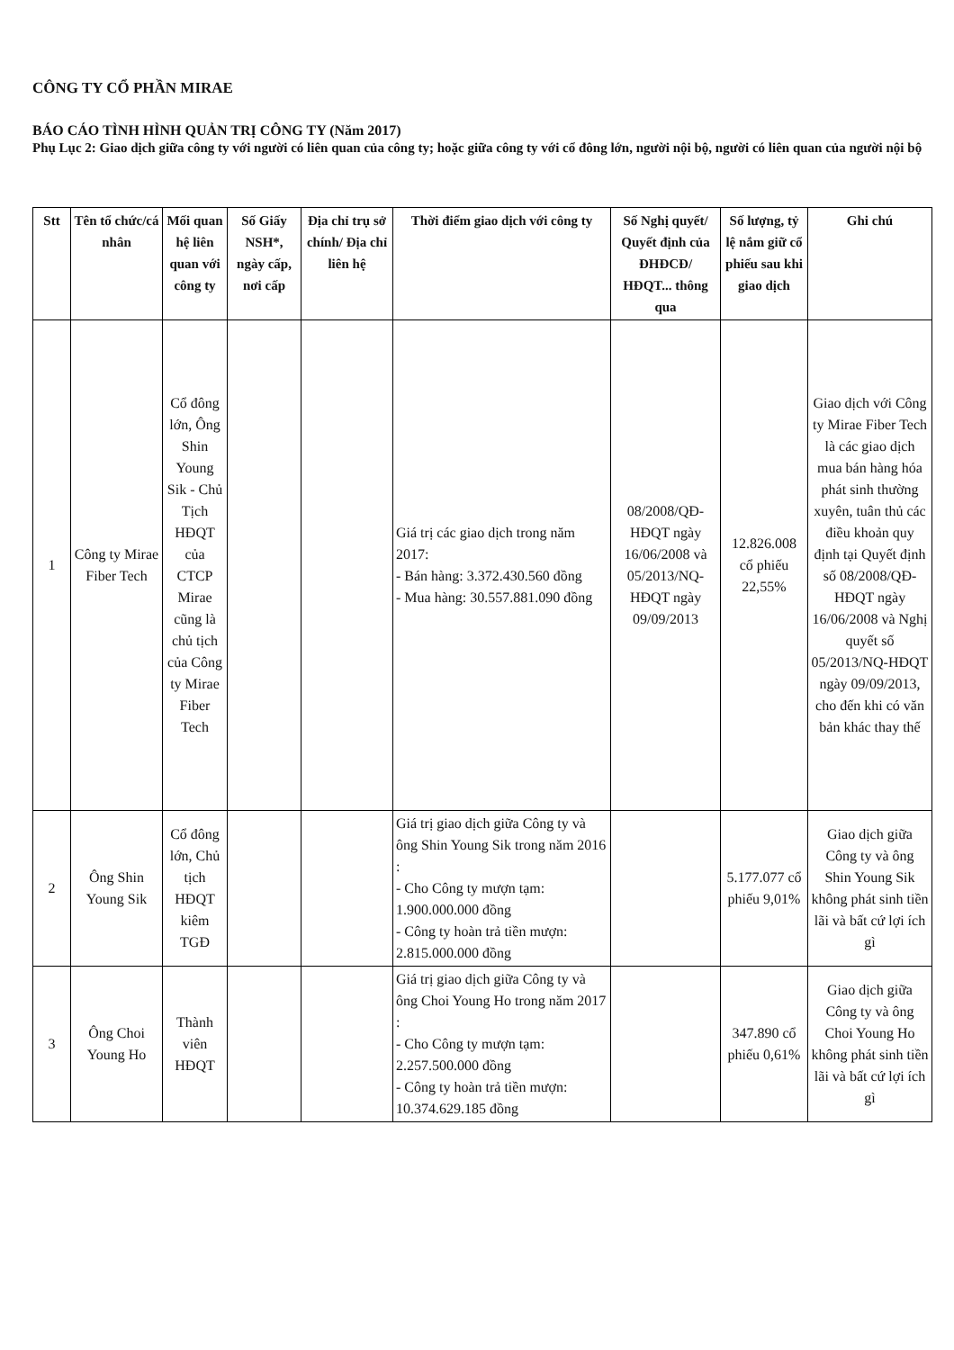CÔNG TY CỔ PHẦN MIRAE
BÁO CÁO TÌNH HÌNH QUẢN TRỊ CÔNG TY (Năm 2017)
Phụ Lục 2: Giao dịch giữa công ty với người có liên quan của công ty; hoặc giữa công ty với cổ đông lớn, người nội bộ, người có liên quan của người nội bộ
| Stt | Tên tổ chức/cá nhân | Mối quan hệ liên quan với công ty | Số Giấy NSH*, ngày cấp, nơi cấp | Địa chỉ trụ sở chính/ Địa chỉ liên hệ | Thời điểm giao dịch với công ty | Số Nghị quyết/ Quyết định của ĐHĐCĐ/ HĐQT... thông qua | Số lượng, tỷ lệ nắm giữ cổ phiếu sau khi giao dịch | Ghi chú |
| --- | --- | --- | --- | --- | --- | --- | --- | --- |
| 1 | Công ty Mirae Fiber Tech | Cổ đông lớn, Ông Shin Young Sik - Chủ Tịch HĐQT của CTCP Mirae cũng là chủ tịch của Công ty Mirae Fiber Tech | | | Giá trị các giao dịch trong năm 2017: - Bán hàng: 3.372.430.560 đồng - Mua hàng: 30.557.881.090 đồng | 08/2008/QĐ-HĐQT ngày 16/06/2008 và 05/2013/NQ-HĐQT ngày 09/09/2013 | 12.826.008 cổ phiếu 22,55% | Giao dịch với Công ty Mirae Fiber Tech là các giao dịch mua bán hàng hóa phát sinh thường xuyên, tuân thủ các điều khoản quy định tại Quyết định số 08/2008/QĐ-HĐQT ngày 16/06/2008 và Nghị quyết số 05/2013/NQ-HĐQT ngày 09/09/2013, cho đến khi có văn bản khác thay thế |
| 2 | Ông Shin Young Sik | Cổ đông lớn, Chủ tịch HĐQT kiêm TGĐ | | | Giá trị giao dịch giữa Công ty và ông Shin Young Sik trong năm 2016 : - Cho Công ty mượn tạm: 1.900.000.000 đồng - Công ty hoàn trả tiền mượn: 2.815.000.000 đồng | | 5.177.077 cổ phiếu 9,01% | Giao dịch giữa Công ty và ông Shin Young Sik không phát sinh tiền lãi và bất cứ lợi ích gì |
| 3 | Ông Choi Young Ho | Thành viên HĐQT | | | Giá trị giao dịch giữa Công ty và ông Choi Young Ho trong năm 2017 : - Cho Công ty mượn tạm: 2.257.500.000 đồng - Công ty hoàn trả tiền mượn: 10.374.629.185 đồng | | 347.890 cổ phiếu 0,61% | Giao dịch giữa Công ty và ông Choi Young Ho không phát sinh tiền lãi và bất cứ lợi ích gì |